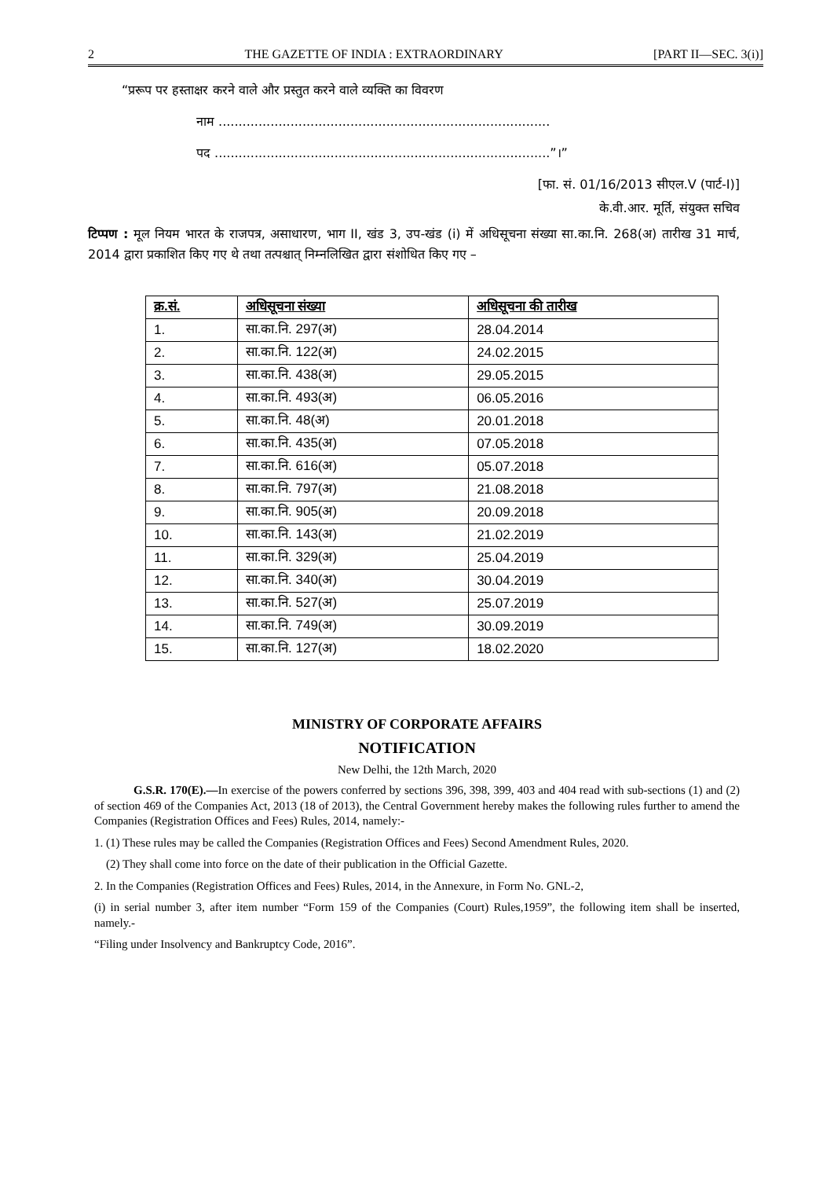2 THE GAZETTE OF INDIA : EXTRAORDINARY [PART II—SEC. 3(i)]
“प्ररूप पर हस्ताक्षर करने वाले और प्रस्तुत करने वाले व्यक्ति का विवरण
नाम ...................................................................................
पद ....................................................................................”।”
[फा. सं. 01/16/2013 सीएल.V (पार्ट-I)]
के.वी.आर. मूर्ति, संयुक्त सचिव
टिप्पण : मूल नियम भारत के राजपत्र, असाधारण, भाग II, खंड 3, उप-खंड (i) में अधिसूचना संख्या सा.का.नि. 268(अ) तारीख 31 मार्च, 2014 द्वारा प्रकाशित किए गए थे तथा तत्पश्चात् निम्नलिखित द्वारा संशोधित किए गए –
| क्र.सं. | अधिसूचना संख्या | अधिसूचना की तारीख |
| --- | --- | --- |
| 1. | सा.का.नि. 297(अ) | 28.04.2014 |
| 2. | सा.का.नि. 122(अ) | 24.02.2015 |
| 3. | सा.का.नि. 438(अ) | 29.05.2015 |
| 4. | सा.का.नि. 493(अ) | 06.05.2016 |
| 5. | सा.का.नि. 48(अ) | 20.01.2018 |
| 6. | सा.का.नि. 435(अ) | 07.05.2018 |
| 7. | सा.का.नि. 616(अ) | 05.07.2018 |
| 8. | सा.का.नि. 797(अ) | 21.08.2018 |
| 9. | सा.का.नि. 905(अ) | 20.09.2018 |
| 10. | सा.का.नि. 143(अ) | 21.02.2019 |
| 11. | सा.का.नि. 329(अ) | 25.04.2019 |
| 12. | सा.का.नि. 340(अ) | 30.04.2019 |
| 13. | सा.का.नि. 527(अ) | 25.07.2019 |
| 14. | सा.का.नि. 749(अ) | 30.09.2019 |
| 15. | सा.का.नि. 127(अ) | 18.02.2020 |
MINISTRY OF CORPORATE AFFAIRS
NOTIFICATION
New Delhi, the 12th March, 2020
G.S.R. 170(E).—In exercise of the powers conferred by sections 396, 398, 399, 403 and 404 read with sub-sections (1) and (2) of section 469 of the Companies Act, 2013 (18 of 2013), the Central Government hereby makes the following rules further to amend the Companies (Registration Offices and Fees) Rules, 2014, namely:-
1. (1) These rules may be called the Companies (Registration Offices and Fees) Second Amendment Rules, 2020.
(2) They shall come into force on the date of their publication in the Official Gazette.
2. In the Companies (Registration Offices and Fees) Rules, 2014, in the Annexure, in Form No. GNL-2,
(i) in serial number 3, after item number “Form 159 of the Companies (Court) Rules,1959”, the following item shall be inserted, namely.-
“Filing under Insolvency and Bankruptcy Code, 2016”.